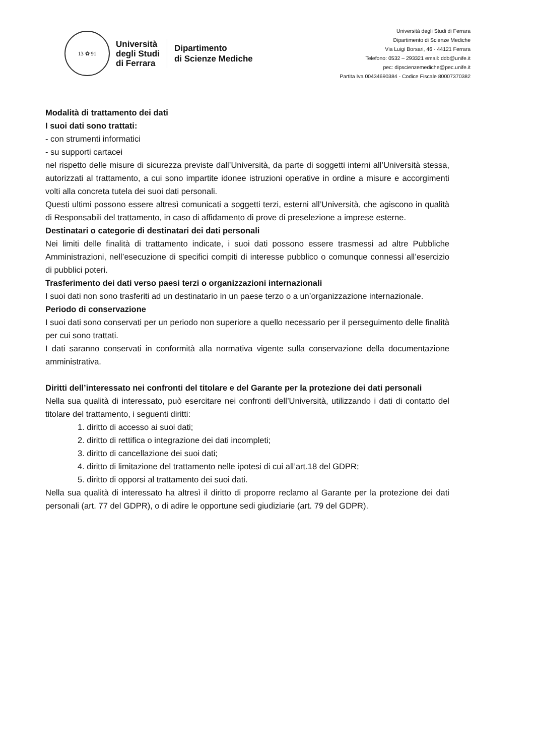13 ✿ 91
Università
degli Studi
di Ferrara
Dipartimento
di Scienze Mediche
Università degli Studi di Ferrara
Dipartimento di Scienze Mediche
Via Luigi Borsari, 46 - 44121 Ferrara
Telefono: 0532 – 293321 email: ddb@unife.it
pec: dipscienzemediche@pec.unife.it
Partita Iva 00434690384 - Codice Fiscale 80007370382
Modalità di trattamento dei dati
I suoi dati sono trattati:
- con strumenti informatici
- su supporti cartacei
nel rispetto delle misure di sicurezza previste dall’Università, da parte di soggetti interni all’Università stessa, autorizzati al trattamento, a cui sono impartite idonee istruzioni operative in ordine a misure e accorgimenti volti alla concreta tutela dei suoi dati personali.
Questi ultimi possono essere altresì comunicati a soggetti terzi, esterni all’Università, che agiscono in qualità di Responsabili del trattamento, in caso di affidamento di prove di preselezione a imprese esterne.
Destinatari o categorie di destinatari dei dati personali
Nei limiti delle finalità di trattamento indicate, i suoi dati possono essere trasmessi ad altre Pubbliche Amministrazioni, nell’esecuzione di specifici compiti di interesse pubblico o comunque connessi all’esercizio di pubblici poteri.
Trasferimento dei dati verso paesi terzi o organizzazioni internazionali
I suoi dati non sono trasferiti ad un destinatario in un paese terzo o a un’organizzazione internazionale.
Periodo di conservazione
I suoi dati sono conservati per un periodo non superiore a quello necessario per il perseguimento delle finalità per cui sono trattati.
I dati saranno conservati in conformità alla normativa vigente sulla conservazione della documentazione amministrativa.
Diritti dell’interessato nei confronti del titolare e del Garante per la protezione dei dati personali
Nella sua qualità di interessato, può esercitare nei confronti dell’Università, utilizzando i dati di contatto del titolare del trattamento, i seguenti diritti:
1. diritto di accesso ai suoi dati;
2. diritto di rettifica o integrazione dei dati incompleti;
3. diritto di cancellazione dei suoi dati;
4. diritto di limitazione del trattamento nelle ipotesi di cui all’art.18 del GDPR;
5. diritto di opporsi al trattamento dei suoi dati.
Nella sua qualità di interessato ha altresì il diritto di proporre reclamo al Garante per la protezione dei dati personali (art. 77 del GDPR), o di adire le opportune sedi giudiziarie (art. 79 del GDPR).